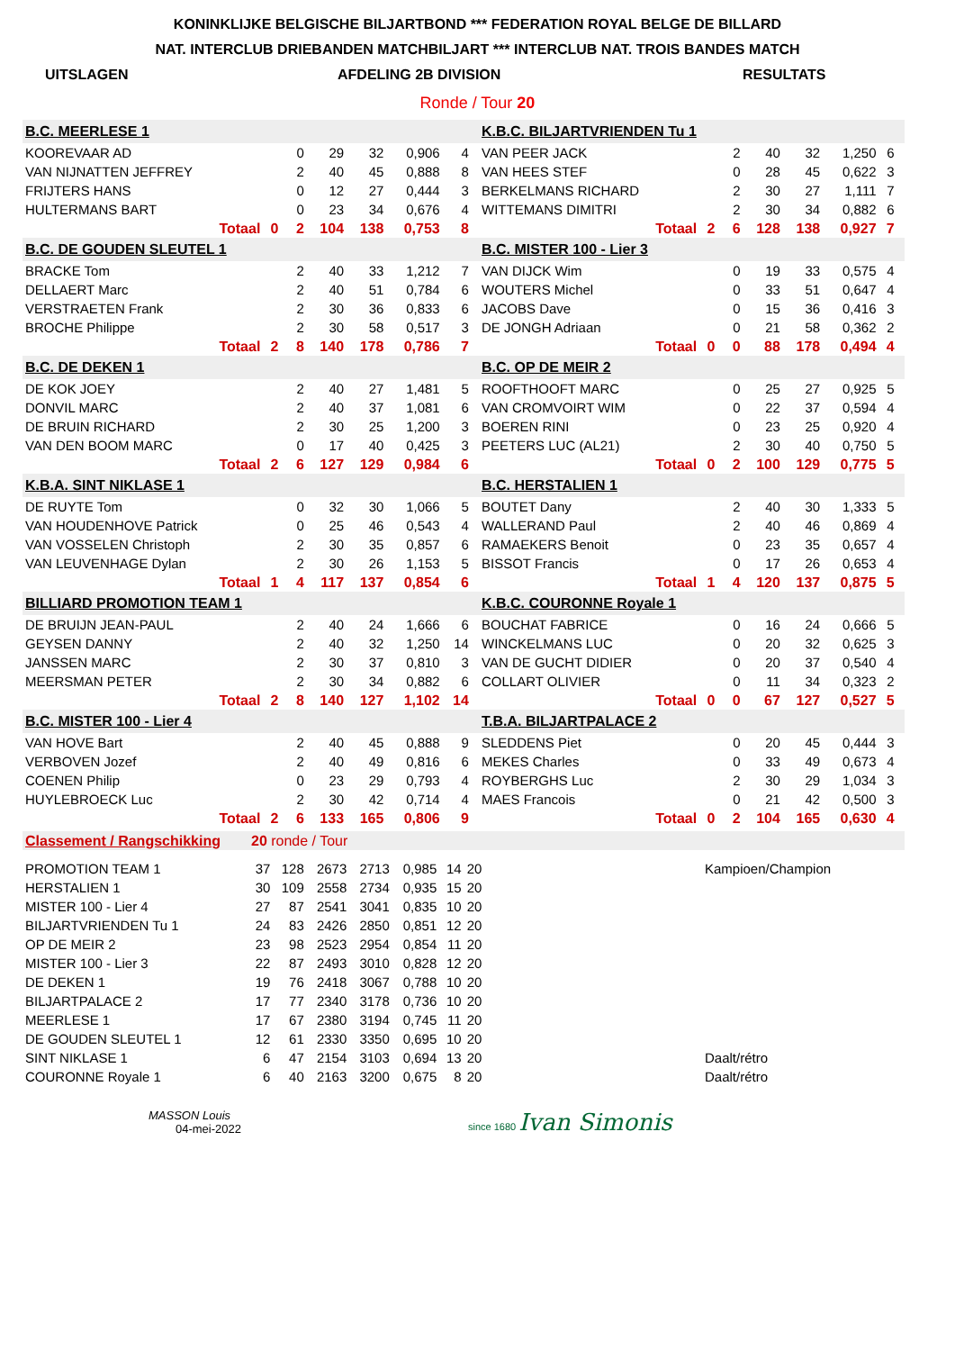KONINKLIJKE BELGISCHE BILJARTBOND *** FEDERATION ROYAL BELGE DE BILLARD
NAT. INTERCLUB DRIEBANDEN MATCHBILJART *** INTERCLUB NAT. TROIS BANDES MATCH
UITSLAGEN AFDELING 2B DIVISION RESULTATS
Ronde / Tour 20
| B.C. MEERLESE 1 | | | | | | | | | K.B.C. BILJARTVRIENDEN Tu 1 | | | | | | | | |
| KOOREVAAR AD | | | 0 | 29 | 32 | 0,906 | 4 | | VAN PEER JACK | | | 2 | 40 | 32 | 1,250 | 6 | |
| VAN NIJNATTEN JEFFREY | | | 2 | 40 | 45 | 0,888 | 8 | | VAN HEES STEF | | | 0 | 28 | 45 | 0,622 | 3 | |
| FRIJTERS HANS | | | 0 | 12 | 27 | 0,444 | 3 | | BERKELMANS RICHARD | | | 2 | 30 | 27 | 1,111 | 7 | |
| HULTERMANS BART | | | 0 | 23 | 34 | 0,676 | 4 | | WITTEMANS DIMITRI | | | 2 | 30 | 34 | 0,882 | 6 | |
| Totaal | 0 | | 2 | 104 | 138 | 0,753 | 8 | | Totaal | 2 | | 6 | 128 | 138 | 0,927 | 7 | |
| B.C. DE GOUDEN SLEUTEL 1 | | | | | | | | | B.C. MISTER 100 - Lier 3 | | | | | | | | |
| BRACKE Tom | | | 2 | 40 | 33 | 1,212 | 7 | | VAN DIJCK Wim | | | 0 | 19 | 33 | 0,575 | 4 | |
| DELLAERT Marc | | | 2 | 40 | 51 | 0,784 | 6 | | WOUTERS Michel | | | 0 | 33 | 51 | 0,647 | 4 | |
| VERSTRAETEN Frank | | | 2 | 30 | 36 | 0,833 | 6 | | JACOBS Dave | | | 0 | 15 | 36 | 0,416 | 3 | |
| BROCHE Philippe | | | 2 | 30 | 58 | 0,517 | 3 | | DE JONGH Adriaan | | | 0 | 21 | 58 | 0,362 | 2 | |
| Totaal | 2 | | 8 | 140 | 178 | 0,786 | 7 | | Totaal | 0 | | 0 | 88 | 178 | 0,494 | 4 | |
| B.C. DE DEKEN 1 | | | | | | | | | B.C. OP DE MEIR 2 | | | | | | | | |
| DE KOK JOEY | | | 2 | 40 | 27 | 1,481 | 5 | | ROOFTHOOFT MARC | | | 0 | 25 | 27 | 0,925 | 5 | |
| DONVIL MARC | | | 2 | 40 | 37 | 1,081 | 6 | | VAN CROMVOIRT WIM | | | 0 | 22 | 37 | 0,594 | 4 | |
| DE BRUIN RICHARD | | | 2 | 30 | 25 | 1,200 | 3 | | BOEREN RINI | | | 0 | 23 | 25 | 0,920 | 4 | |
| VAN DEN BOOM MARC | | | 0 | 17 | 40 | 0,425 | 3 | | PEETERS LUC (AL21) | | | 2 | 30 | 40 | 0,750 | 5 | |
| Totaal | 2 | | 6 | 127 | 129 | 0,984 | 6 | | Totaal | 0 | | 2 | 100 | 129 | 0,775 | 5 | |
| K.B.A. SINT NIKLASE 1 | | | | | | | | | B.C. HERSTALIEN 1 | | | | | | | | |
| DE RUYTE Tom | | | 0 | 32 | 30 | 1,066 | 5 | | BOUTET Dany | | | 2 | 40 | 30 | 1,333 | 5 | |
| VAN HOUDENHOVE Patrick | | | 0 | 25 | 46 | 0,543 | 4 | | WALLERAND Paul | | | 2 | 40 | 46 | 0,869 | 4 | |
| VAN VOSSELEN Christoph | | | 2 | 30 | 35 | 0,857 | 6 | | RAMAEKERS Benoit | | | 0 | 23 | 35 | 0,657 | 4 | |
| VAN LEUVENHAGE Dylan | | | 2 | 30 | 26 | 1,153 | 5 | | BISSOT Francis | | | 0 | 17 | 26 | 0,653 | 4 | |
| Totaal | 1 | | 4 | 117 | 137 | 0,854 | 6 | | Totaal | 1 | | 4 | 120 | 137 | 0,875 | 5 | |
| BILLIARD PROMOTION TEAM 1 | | | | | | | | | K.B.C. COURONNE Royale 1 | | | | | | | | |
| DE BRUIJN JEAN-PAUL | | | 2 | 40 | 24 | 1,666 | 6 | | BOUCHAT FABRICE | | | 0 | 16 | 24 | 0,666 | 5 | |
| GEYSEN DANNY | | | 2 | 40 | 32 | 1,250 | 14 | | WINCKELMANS LUC | | | 0 | 20 | 32 | 0,625 | 3 | |
| JANSSEN MARC | | | 2 | 30 | 37 | 0,810 | 3 | | VAN DE GUCHT DIDIER | | | 0 | 20 | 37 | 0,540 | 4 | |
| MEERSMAN PETER | | | 2 | 30 | 34 | 0,882 | 6 | | COLLART OLIVIER | | | 0 | 11 | 34 | 0,323 | 2 | |
| Totaal | 2 | | 8 | 140 | 127 | 1,102 | 14 | | Totaal | 0 | | 0 | 67 | 127 | 0,527 | 5 | |
| B.C. MISTER 100 - Lier 4 | | | | | | | | | T.B.A. BILJARTPALACE 2 | | | | | | | | |
| VAN HOVE Bart | | | 2 | 40 | 45 | 0,888 | 9 | | SLEDDENS Piet | | | 0 | 20 | 45 | 0,444 | 3 | |
| VERBOVEN Jozef | | | 2 | 40 | 49 | 0,816 | 6 | | MEKES Charles | | | 0 | 33 | 49 | 0,673 | 4 | |
| COENEN Philip | | | 0 | 23 | 29 | 0,793 | 4 | | ROYBERGHS Luc | | | 2 | 30 | 29 | 1,034 | 3 | |
| HUYLEBROECK Luc | | | 2 | 30 | 42 | 0,714 | 4 | | MAES Francois | | | 0 | 21 | 42 | 0,500 | 3 | |
| Totaal | 2 | | 6 | 133 | 165 | 0,806 | 9 | | Totaal | 0 | | 2 | 104 | 165 | 0,630 | 4 | |
| Classement / Rangschikking | 20 ronde / Tour | | | | | | | |
| PROMOTION TEAM 1 | 37 | 128 | 2673 | 2713 | 0,985 | 14 | 20 | Kampioen/Champion |
| HERSTALIEN 1 | 30 | 109 | 2558 | 2734 | 0,935 | 15 | 20 | |
| MISTER 100 - Lier 4 | 27 | 87 | 2541 | 3041 | 0,835 | 10 | 20 | |
| BILJARTVRIENDEN Tu 1 | 24 | 83 | 2426 | 2850 | 0,851 | 12 | 20 | |
| OP DE MEIR 2 | 23 | 98 | 2523 | 2954 | 0,854 | 11 | 20 | |
| MISTER 100 - Lier 3 | 22 | 87 | 2493 | 3010 | 0,828 | 12 | 20 | |
| DE DEKEN 1 | 19 | 76 | 2418 | 3067 | 0,788 | 10 | 20 | |
| BILJARTPALACE 2 | 17 | 77 | 2340 | 3178 | 0,736 | 10 | 20 | |
| MEERLESE 1 | 17 | 67 | 2380 | 3194 | 0,745 | 11 | 20 | |
| DE GOUDEN SLEUTEL 1 | 12 | 61 | 2330 | 3350 | 0,695 | 10 | 20 | |
| SINT NIKLASE 1 | 6 | 47 | 2154 | 3103 | 0,694 | 13 | 20 | Daalt/rétro |
| COURONNE Royale 1 | 6 | 40 | 2163 | 3200 | 0,675 | 8 | 20 | Daalt/rétro |
MASSON Louis
04-mei-2022
since 1680 Ivan Simonis